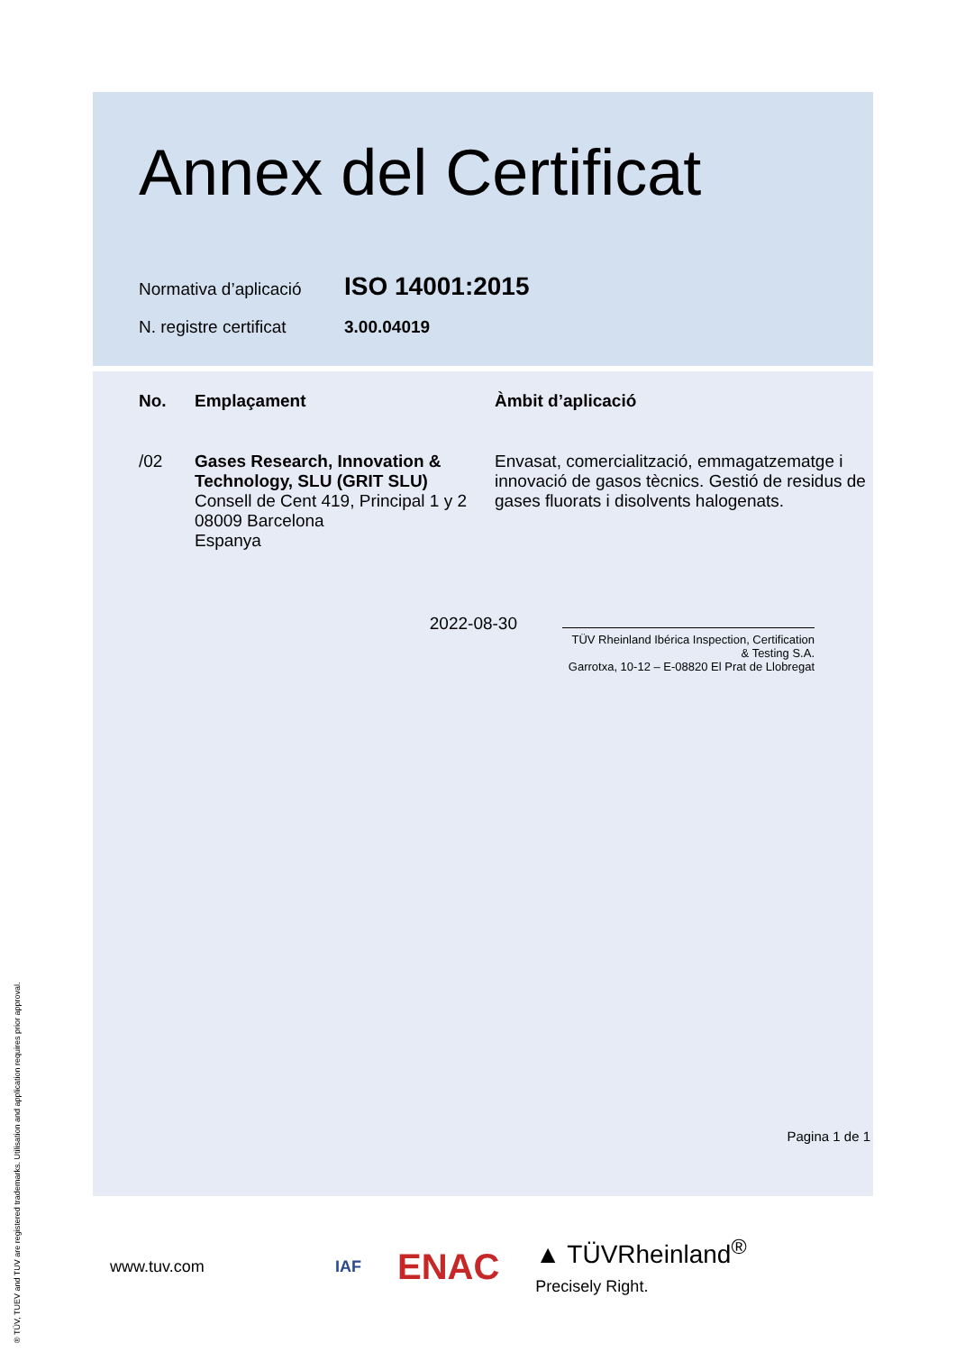Annex del Certificat
Normativa d’aplicació ISO 14001:2015
N. registre certificat 3.00.04019
| No. | Emplaçament | Àmbit d’aplicació |
| --- | --- | --- |
| /02 | Gases Research, Innovation & Technology, SLU (GRIT SLU) Consell de Cent 419, Principal 1 y 2 08009 Barcelona Espanya | Envasat, comercialització, emmagatzematge i innovació de gasos tècnics. Gestió de residus de gases fluorats i disolvents halogenats. |
2022-08-30
TÜV Rheinland Ibérica Inspection, Certification & Testing S.A.
Garrotxa, 10-12 – E-08820 El Prat de Llobregat
Pagina 1 de 1
www.tuv.com IAF ENAC ▲ TÜVRheinland<sup>®</sup>
Precisely Right.
® TÜV, TUEV and TUV are registered trademarks. Utilisation and application requires prior approval.